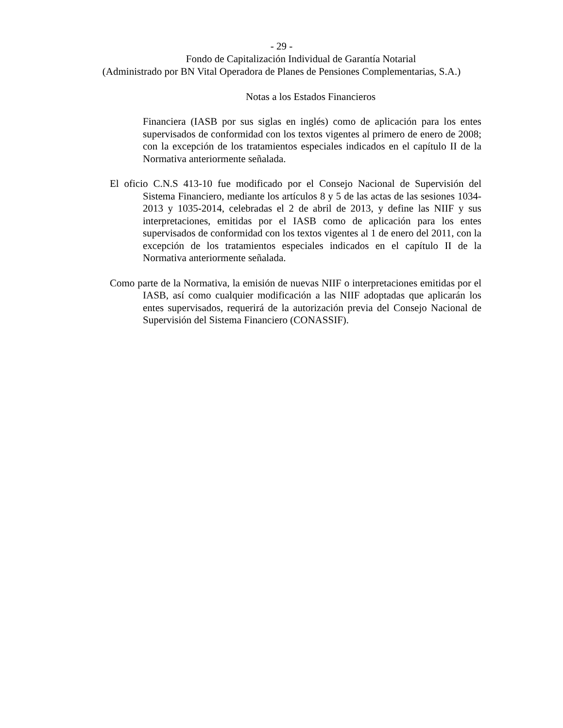- 29 -
Fondo de Capitalización Individual de Garantía Notarial
(Administrado por BN Vital Operadora de Planes de Pensiones Complementarias, S.A.)
Notas a los Estados Financieros
Financiera (IASB por sus siglas en inglés) como de aplicación para los entes supervisados de conformidad con los textos vigentes al primero de enero de 2008; con la excepción de los tratamientos especiales indicados en el capítulo II de la Normativa anteriormente señalada.
El oficio C.N.S 413-10 fue modificado por el Consejo Nacional de Supervisión del Sistema Financiero, mediante los artículos 8 y 5 de las actas de las sesiones 1034-2013 y 1035-2014, celebradas el 2 de abril de 2013, y define las NIIF y sus interpretaciones, emitidas por el IASB como de aplicación para los entes supervisados de conformidad con los textos vigentes al 1 de enero del 2011, con la excepción de los tratamientos especiales indicados en el capítulo II de la Normativa anteriormente señalada.
Como parte de la Normativa, la emisión de nuevas NIIF o interpretaciones emitidas por el IASB, así como cualquier modificación a las NIIF adoptadas que aplicarán los entes supervisados, requerirá de la autorización previa del Consejo Nacional de Supervisión del Sistema Financiero (CONASSIF).